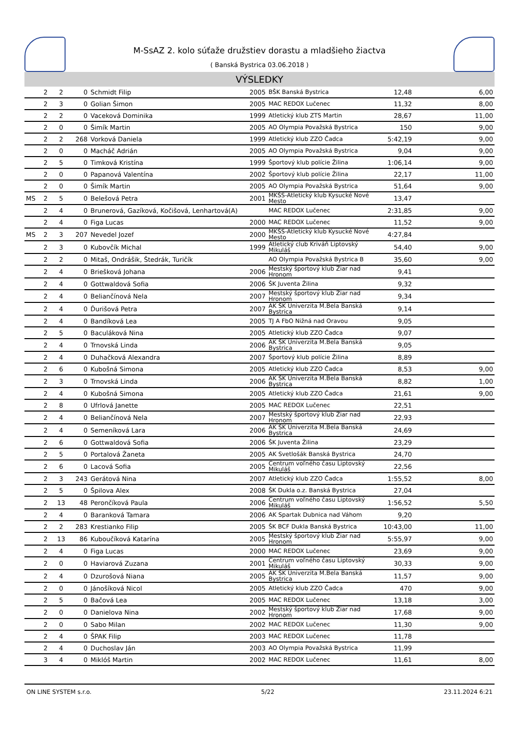M-SsAZ 2. kolo súťaže družstiev dorastu a mladšieho žiactva
( Banská Bystrica 03.06.2018 )
VÝSLEDKY
| | 2 | 2 | 0 | Schmidt Filip | 2005 | BŠK Banská Bystrica | 12,48 | 6,00 |
| | 2 | 3 | 0 | Golian Šimon | 2005 | MAC REDOX Lučenec | 11,32 | 8,00 |
| | 2 | 2 | 0 | Vaceková Dominika | 1999 | Atletický klub ZTS Martin | 28,67 | 11,00 |
| | 2 | 0 | 0 | Šimík Martin | 2005 | AO Olympia Považská Bystrica | 150 | 9,00 |
| | 2 | 2 | 268 | Vorková Daniela | 1999 | Atletický klub ZZO Čadca | 5:42,19 | 9,00 |
| | 2 | 0 | 0 | Macháč Adrián | 2005 | AO Olympia Považská Bystrica | 9,04 | 9,00 |
| | 2 | 5 | 0 | Timková Kristína | 1999 | Športový klub polície Žilina | 1:06,14 | 9,00 |
| | 2 | 0 | 0 | Papanová Valentína | 2002 | Športový klub polície Žilina | 22,17 | 11,00 |
| | 2 | 0 | 0 | Šimík Martin | 2005 | AO Olympia Považská Bystrica | 51,64 | 9,00 |
| MS | 2 | 5 | 0 | Belešová Petra | 2001 | MKŠS-Atletický klub Kysucké Nové Mesto | 13,47 | |
| | 2 | 4 | 0 | Brunerová, Gazíková, Kočišová, Lenhartová(A) | | MAC REDOX Lučenec | 2:31,85 | 9,00 |
| | 2 | 4 | 0 | Figa Lucas | 2000 | MAC REDOX Lučenec | 11,52 | 9,00 |
| MS | 2 | 3 | 207 | Nevedel Jozef | 2000 | MKŠS-Atletický klub Kysucké Nové Mesto | 4:27,84 | |
| | 2 | 3 | 0 | Kubovčík Michal | 1999 | Atletický club Kriváň Liptovský Mikuláš | 54,40 | 9,00 |
| | 2 | 2 | 0 | Mitaš, Ondrášik, Štedrák, Turičík | | AO Olympia Považská Bystrica B | 35,60 | 9,00 |
| | 2 | 4 | 0 | Briešková Johana | 2006 | Mestský športový klub Žiar nad Hronom | 9,41 | |
| | 2 | 4 | 0 | Gottwaldová Sofia | 2006 | ŠK Juventa Žilina | 9,32 | |
| | 2 | 4 | 0 | Beliančínová Nela | 2007 | Mestský športový klub Žiar nad Hronom | 9,34 | |
| | 2 | 4 | 0 | Ďurišová Petra | 2007 | AK ŠK Univerzita M.Bela Banská Bystrica | 9,14 | |
| | 2 | 4 | 0 | Bandíková Lea | 2005 | TJ A FbO Nižná nad Oravou | 9,05 | |
| | 2 | 5 | 0 | Baculáková Nina | 2005 | Atletický klub ZZO Čadca | 9,07 | |
| | 2 | 4 | 0 | Trnovská Linda | 2006 | AK ŠK Univerzita M.Bela Banská Bystrica | 9,05 | |
| | 2 | 4 | 0 | Duhačková Alexandra | 2007 | Športový klub polície Žilina | 8,89 | |
| | 2 | 6 | 0 | Kubošná Simona | 2005 | Atletický klub ZZO Čadca | 8,53 | 9,00 |
| | 2 | 3 | 0 | Trnovská Linda | 2006 | AK ŠK Univerzita M.Bela Banská Bystrica | 8,82 | 1,00 |
| | 2 | 4 | 0 | Kubošná Simona | 2005 | Atletický klub ZZO Čadca | 21,61 | 9,00 |
| | 2 | 8 | 0 | Ufrlová Janette | 2005 | MAC REDOX Lučenec | 22,51 | |
| | 2 | 4 | 0 | Beliančínová Nela | 2007 | Mestský športový klub Žiar nad Hronom | 22,93 | |
| | 2 | 4 | 0 | Semeníková Lara | 2006 | AK ŠK Univerzita M.Bela Banská Bystrica | 24,69 | |
| | 2 | 6 | 0 | Gottwaldová Sofia | 2006 | ŠK Juventa Žilina | 23,29 | |
| | 2 | 5 | 0 | Portalová Žaneta | 2005 | AK Svetlošák Banská Bystrica | 24,70 | |
| | 2 | 6 | 0 | Lacová Sofia | 2005 | Centrum voľného času Liptovský Mikuláš | 22,56 | |
| | 2 | 3 | 243 | Gerátová Nina | 2007 | Atletický klub ZZO Čadca | 1:55,52 | 8,00 |
| | 2 | 5 | 0 | Špilova Alex | 2008 | ŠK Dukla o.z. Banská Bystrica | 27,04 | |
| | 2 | 13 | 48 | Perončíková Paula | 2006 | Centrum voľného času Liptovský Mikuláš | 1:56,52 | 5,50 |
| | 2 | 4 | 0 | Baranková Tamara | 2006 | AK Spartak Dubnica nad Váhom | 9,20 | |
| | 2 | 2 | 283 | Krestianko Filip | 2005 | ŠK BCF Dukla Banská Bystrica | 10:43,00 | 11,00 |
| | 2 | 13 | 86 | Kuboučíková Katarína | 2005 | Mestský športový klub Žiar nad Hronom | 5:55,97 | 9,00 |
| | 2 | 4 | 0 | Figa Lucas | 2000 | MAC REDOX Lučenec | 23,69 | 9,00 |
| | 2 | 0 | 0 | Haviarová Zuzana | 2001 | Centrum voľného času Liptovský Mikuláš | 30,33 | 9,00 |
| | 2 | 4 | 0 | Dzurošová Niana | 2005 | AK ŠK Univerzita M.Bela Banská Bystrica | 11,57 | 9,00 |
| | 2 | 0 | 0 | Jánošíková Nicol | 2005 | Atletický klub ZZO Čadca | 470 | 9,00 |
| | 2 | 5 | 0 | Bačová Lea | 2005 | MAC REDOX Lučenec | 13,18 | 3,00 |
| | 2 | 0 | 0 | Danielova Nina | 2002 | Mestský športový klub Žiar nad Hronom | 17,68 | 9,00 |
| | 2 | 0 | 0 | Sabo Milan | 2002 | MAC REDOX Lučenec | 11,30 | 9,00 |
| | 2 | 4 | 0 | ŠPAK Filip | 2003 | MAC REDOX Lučenec | 11,78 | |
| | 2 | 4 | 0 | Duchoslav Ján | 2003 | AO Olympia Považská Bystrica | 11,99 | |
| | 3 | 4 | 0 | Miklóš Martin | 2002 | MAC REDOX Lučenec | 11,61 | 8,00 |
ON LINE SYSTEM s.r.o. 5/22 23.11.2024 6:21